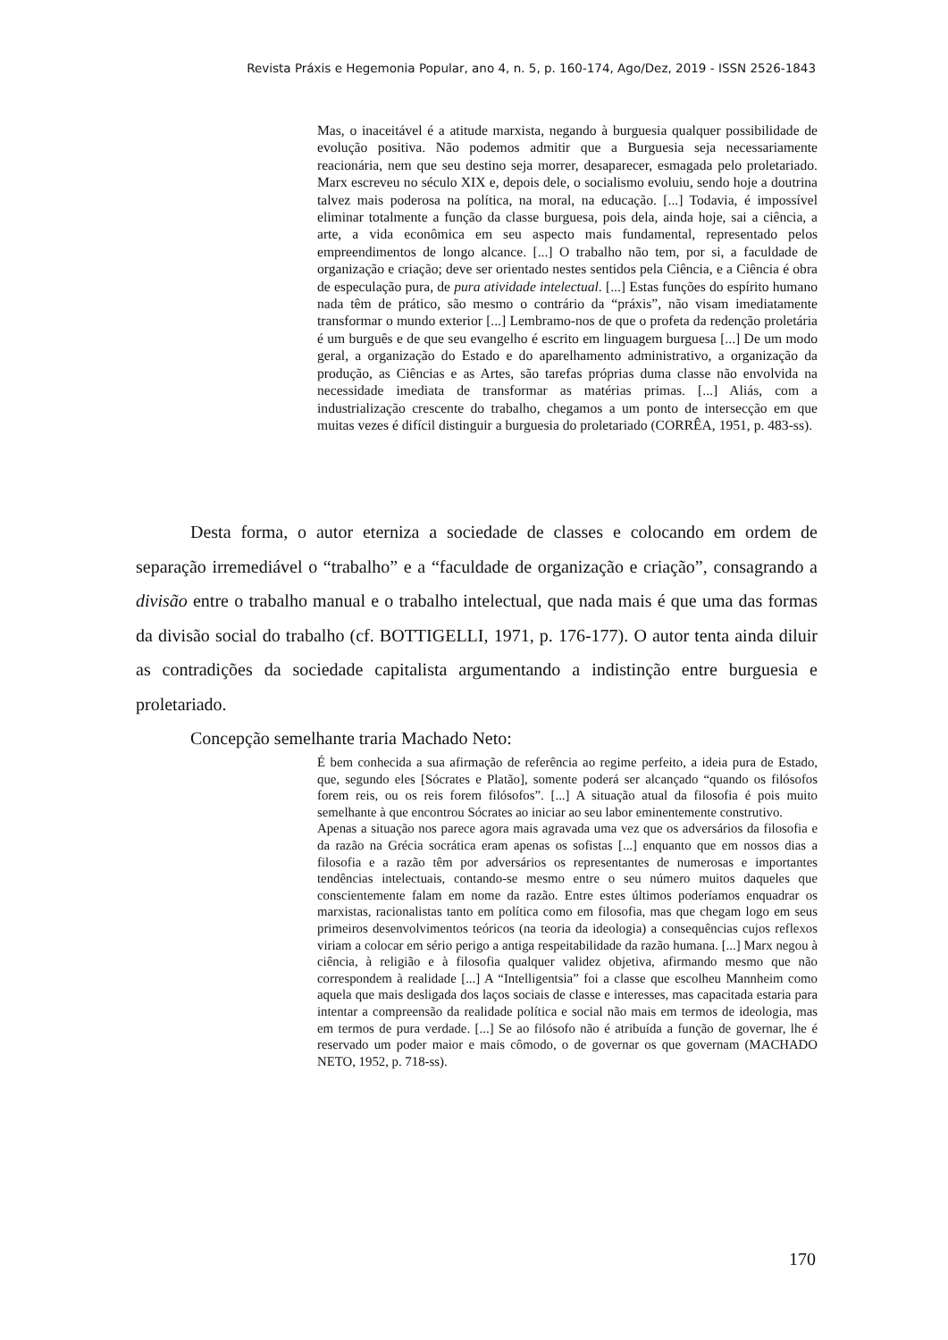Revista Práxis e Hegemonia Popular, ano 4, n. 5, p. 160-174, Ago/Dez, 2019 - ISSN 2526-1843
Mas, o inaceitável é a atitude marxista, negando à burguesia qualquer possibilidade de evolução positiva. Não podemos admitir que a Burguesia seja necessariamente reacionária, nem que seu destino seja morrer, desaparecer, esmagada pelo proletariado. Marx escreveu no século XIX e, depois dele, o socialismo evoluiu, sendo hoje a doutrina talvez mais poderosa na política, na moral, na educação. [...] Todavia, é impossível eliminar totalmente a função da classe burguesa, pois dela, ainda hoje, sai a ciência, a arte, a vida econômica em seu aspecto mais fundamental, representado pelos empreendimentos de longo alcance. [...] O trabalho não tem, por si, a faculdade de organização e criação; deve ser orientado nestes sentidos pela Ciência, e a Ciência é obra de especulação pura, de pura atividade intelectual. [...] Estas funções do espírito humano nada têm de prático, são mesmo o contrário da “práxis”, não visam imediatamente transformar o mundo exterior [...] Lembramo-nos de que o profeta da redenção proletária é um burguês e de que seu evangelho é escrito em linguagem burguesa [...] De um modo geral, a organização do Estado e do aparelhamento administrativo, a organização da produção, as Ciências e as Artes, são tarefas próprias duma classe não envolvida na necessidade imediata de transformar as matérias primas. [...] Aliás, com a industrialização crescente do trabalho, chegamos a um ponto de intersecção em que muitas vezes é difícil distinguir a burguesia do proletariado (CORRÊA, 1951, p. 483-ss).
Desta forma, o autor eterniza a sociedade de classes e colocando em ordem de separação irremediável o “trabalho” e a “faculdade de organização e criação”, consagrando a divisão entre o trabalho manual e o trabalho intelectual, que nada mais é que uma das formas da divisão social do trabalho (cf. BOTTIGELLI, 1971, p. 176-177). O autor tenta ainda diluir as contradições da sociedade capitalista argumentando a indistinção entre burguesia e proletariado.
Concepção semelhante traria Machado Neto:
É bem conhecida a sua afirmação de referência ao regime perfeito, a ideia pura de Estado, que, segundo eles [Sócrates e Platão], somente poderá ser alcançado “quando os filósofos forem reis, ou os reis forem filósofos”. [...] A situação atual da filosofia é pois muito semelhante à que encontrou Sócrates ao iniciar ao seu labor eminentemente construtivo.
Apenas a situação nos parece agora mais agravada uma vez que os adversários da filosofia e da razão na Grécia socrática eram apenas os sofistas [...] enquanto que em nossos dias a filosofia e a razão têm por adversários os representantes de numerosas e importantes tendências intelectuais, contando-se mesmo entre o seu número muitos daqueles que conscientemente falam em nome da razão. Entre estes últimos poderíamos enquadrar os marxistas, racionalistas tanto em política como em filosofia, mas que chegam logo em seus primeiros desenvolvimentos teóricos (na teoria da ideologia) a consequências cujos reflexos viriam a colocar em sério perigo a antiga respeitabilidade da razão humana. [...] Marx negou à ciência, à religião e à filosofia qualquer validez objetiva, afirmando mesmo que não correspondem à realidade [...] A “Intelligentsia” foi a classe que escolheu Mannheim como aquela que mais desligada dos laços sociais de classe e interesses, mas capacitada estaria para intentar a compreensão da realidade política e social não mais em termos de ideologia, mas em termos de pura verdade. [...] Se ao filósofo não é atribuída a função de governar, lhe é reservado um poder maior e mais cômodo, o de governar os que governam (MACHADO NETO, 1952, p. 718-ss).
170